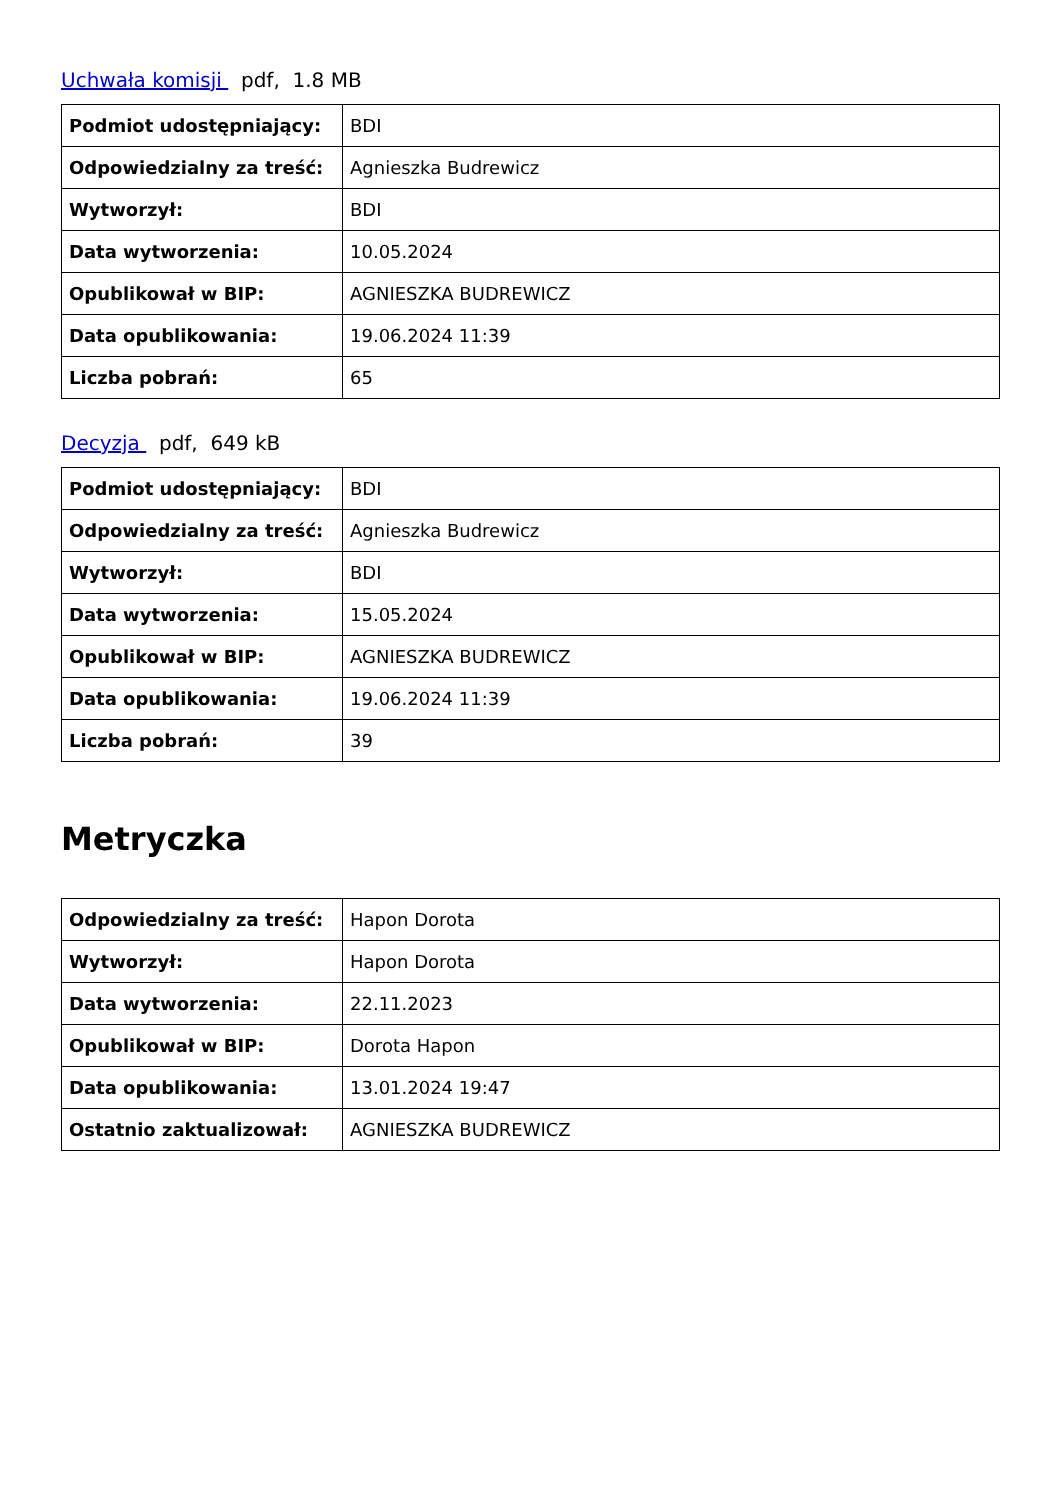Uchwała komisji pdf, 1.8 MB
| Podmiot udostępniający: | BDI |
| Odpowiedzialny za treść: | Agnieszka Budrewicz |
| Wytworzył: | BDI |
| Data wytworzenia: | 10.05.2024 |
| Opublikował w BIP: | AGNIESZKA BUDREWICZ |
| Data opublikowania: | 19.06.2024 11:39 |
| Liczba pobrań: | 65 |
Decyzja pdf, 649 kB
| Podmiot udostępniający: | BDI |
| Odpowiedzialny za treść: | Agnieszka Budrewicz |
| Wytworzył: | BDI |
| Data wytworzenia: | 15.05.2024 |
| Opublikował w BIP: | AGNIESZKA BUDREWICZ |
| Data opublikowania: | 19.06.2024 11:39 |
| Liczba pobrań: | 39 |
Metryczka
| Odpowiedzialny za treść: | Hapon Dorota |
| Wytworzył: | Hapon Dorota |
| Data wytworzenia: | 22.11.2023 |
| Opublikował w BIP: | Dorota Hapon |
| Data opublikowania: | 13.01.2024 19:47 |
| Ostatnio zaktualizował: | AGNIESZKA BUDREWICZ |